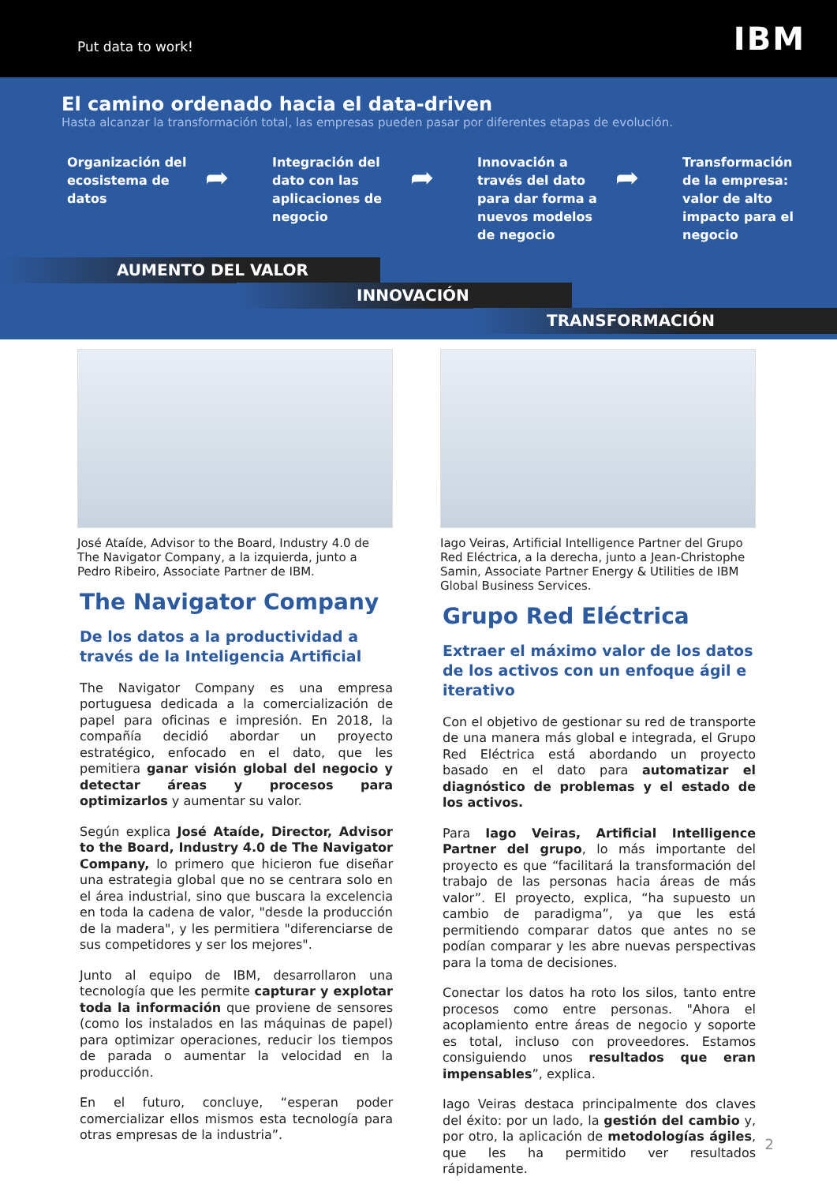Put data to work! IBM
El camino ordenado hacia el data-driven
Hasta alcanzar la transformación total, las empresas pueden pasar por diferentes etapas de evolución.
Organización del ecosistema de datos
➦
Integración del dato con las aplicaciones de negocio
➦
Innovación a través del dato para dar forma a nuevos modelos de negocio
➦
Transformación de la empresa: valor de alto impacto para el negocio
AUMENTO DEL VALOR
INNOVACIÓN
TRANSFORMACIÓN
José Ataíde, Advisor to the Board, Industry 4.0 de The Navigator Company, a la izquierda, junto a Pedro Ribeiro, Associate Partner de IBM.
The Navigator Company
De los datos a la productividad a través de la Inteligencia Artificial
The Navigator Company es una empresa portuguesa dedicada a la comercialización de papel para oficinas e impresión. En 2018, la compañía decidió abordar un proyecto estratégico, enfocado en el dato, que les pemitiera ganar visión global del negocio y detectar áreas y procesos para optimizarlos y aumentar su valor.
Según explica José Ataíde, Director, Advisor to the Board, Industry 4.0 de The Navigator Company, lo primero que hicieron fue diseñar una estrategia global que no se centrara solo en el área industrial, sino que buscara la excelencia en toda la cadena de valor, "desde la producción de la madera", y les permitiera "diferenciarse de sus competidores y ser los mejores".
Junto al equipo de IBM, desarrollaron una tecnología que les permite capturar y explotar toda la información que proviene de sensores (como los instalados en las máquinas de papel) para optimizar operaciones, reducir los tiempos de parada o aumentar la velocidad en la producción.
En el futuro, concluye, “esperan poder comercializar ellos mismos esta tecnología para otras empresas de la industria”.
Iago Veiras, Artificial Intelligence Partner del Grupo Red Eléctrica, a la derecha, junto a Jean-Christophe Samin, Associate Partner Energy & Utilities de IBM Global Business Services.
Grupo Red Eléctrica
Extraer el máximo valor de los datos de los activos con un enfoque ágil e iterativo
Con el objetivo de gestionar su red de transporte de una manera más global e integrada, el Grupo Red Eléctrica está abordando un proyecto basado en el dato para automatizar el diagnóstico de problemas y el estado de los activos.
Para Iago Veiras, Artificial Intelligence Partner del grupo, lo más importante del proyecto es que “facilitará la transformación del trabajo de las personas hacia áreas de más valor”. El proyecto, explica, “ha supuesto un cambio de paradigma”, ya que les está permitiendo comparar datos que antes no se podían comparar y les abre nuevas perspectivas para la toma de decisiones.
Conectar los datos ha roto los silos, tanto entre procesos como entre personas. "Ahora el acoplamiento entre áreas de negocio y soporte es total, incluso con proveedores. Estamos consiguiendo unos resultados que eran impensables”, explica.
Iago Veiras destaca principalmente dos claves del éxito: por un lado, la gestión del cambio y, por otro, la aplicación de metodologías ágiles, que les ha permitido ver resultados rápidamente.
2